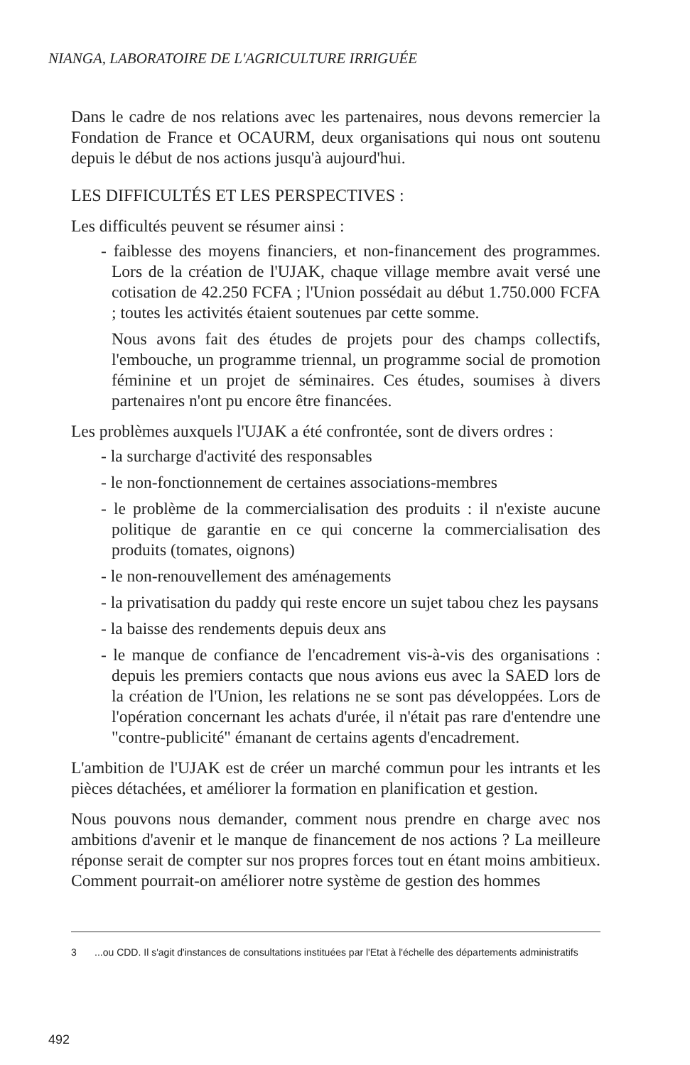NIANGA, LABORATOIRE DE L'AGRICULTURE IRRIGUÉE
Dans le cadre de nos relations avec les partenaires, nous devons remercier la Fondation de France et OCAURM, deux organisations qui nous ont soutenu depuis le début de nos actions jusqu'à aujourd'hui.
LES DIFFICULTÉS ET LES PERSPECTIVES :
Les difficultés peuvent se résumer ainsi :
- faiblesse des moyens financiers, et non-financement des programmes. Lors de la création de l'UJAK, chaque village membre avait versé une cotisation de 42.250 FCFA ; l'Union possédait au début 1.750.000 FCFA ; toutes les activités étaient soutenues par cette somme.
Nous avons fait des études de projets pour des champs collectifs, l'embouche, un programme triennal, un programme social de promotion féminine et un projet de séminaires. Ces études, soumises à divers partenaires n'ont pu encore être financées.
Les problèmes auxquels l'UJAK a été confrontée, sont de divers ordres :
- la surcharge d'activité des responsables
- le non-fonctionnement de certaines associations-membres
- le problème de la commercialisation des produits : il n'existe aucune politique de garantie en ce qui concerne la commercialisation des produits (tomates, oignons)
- le non-renouvellement des aménagements
- la privatisation du paddy qui reste encore un sujet tabou chez les paysans
- la baisse des rendements depuis deux ans
- le manque de confiance de l'encadrement vis-à-vis des organisations : depuis les premiers contacts que nous avions eus avec la SAED lors de la création de l'Union, les relations ne se sont pas développées. Lors de l'opération concernant les achats d'urée, il n'était pas rare d'entendre une "contre-publicité" émanant de certains agents d'encadrement.
L'ambition de l'UJAK est de créer un marché commun pour les intrants et les pièces détachées, et améliorer la formation en planification et gestion.
Nous pouvons nous demander, comment nous prendre en charge avec nos ambitions d'avenir et le manque de financement de nos actions ? La meilleure réponse serait de compter sur nos propres forces tout en étant moins ambitieux. Comment pourrait-on améliorer notre système de gestion des hommes
3
...ou CDD. Il s'agit d'instances de consultations instituées par l'Etat à l'échelle des départements administratifs
492